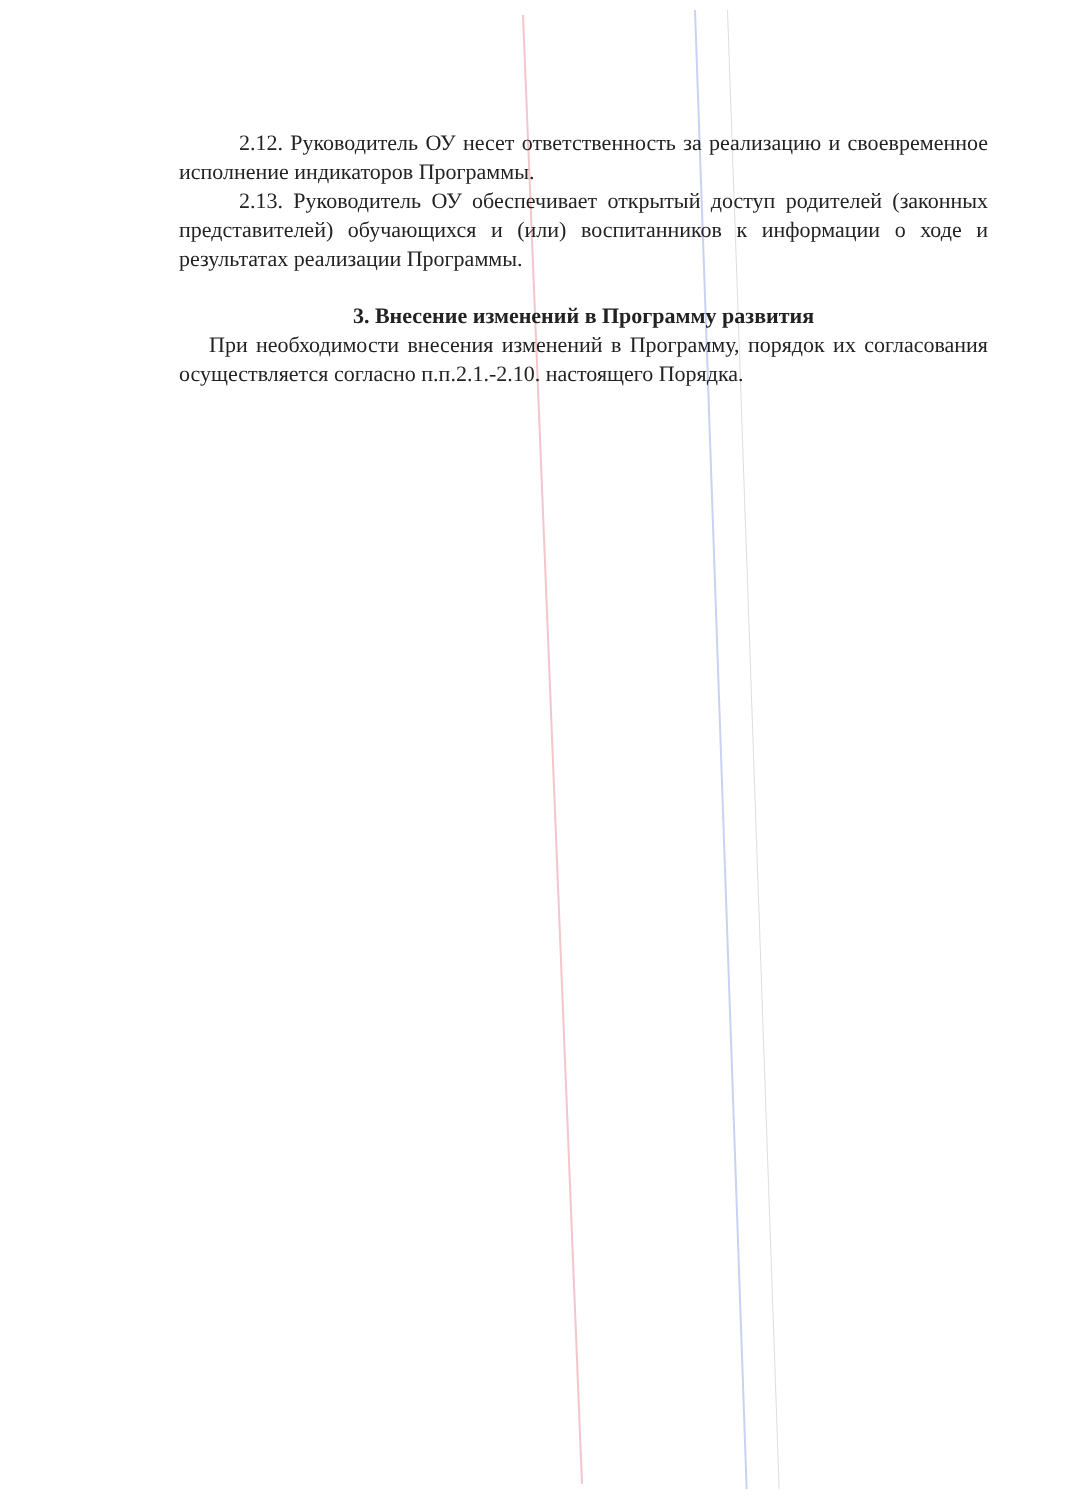2.12. Руководитель ОУ несет ответственность за реализацию и своевременное исполнение индикаторов Программы.
2.13. Руководитель ОУ обеспечивает открытый доступ родителей (законных представителей) обучающихся и (или) воспитанников к информации о ходе и результатах реализации Программы.
3. Внесение изменений в Программу развития
При необходимости внесения изменений в Программу, порядок их согласования осуществляется согласно п.п.2.1.-2.10. настоящего Порядка.